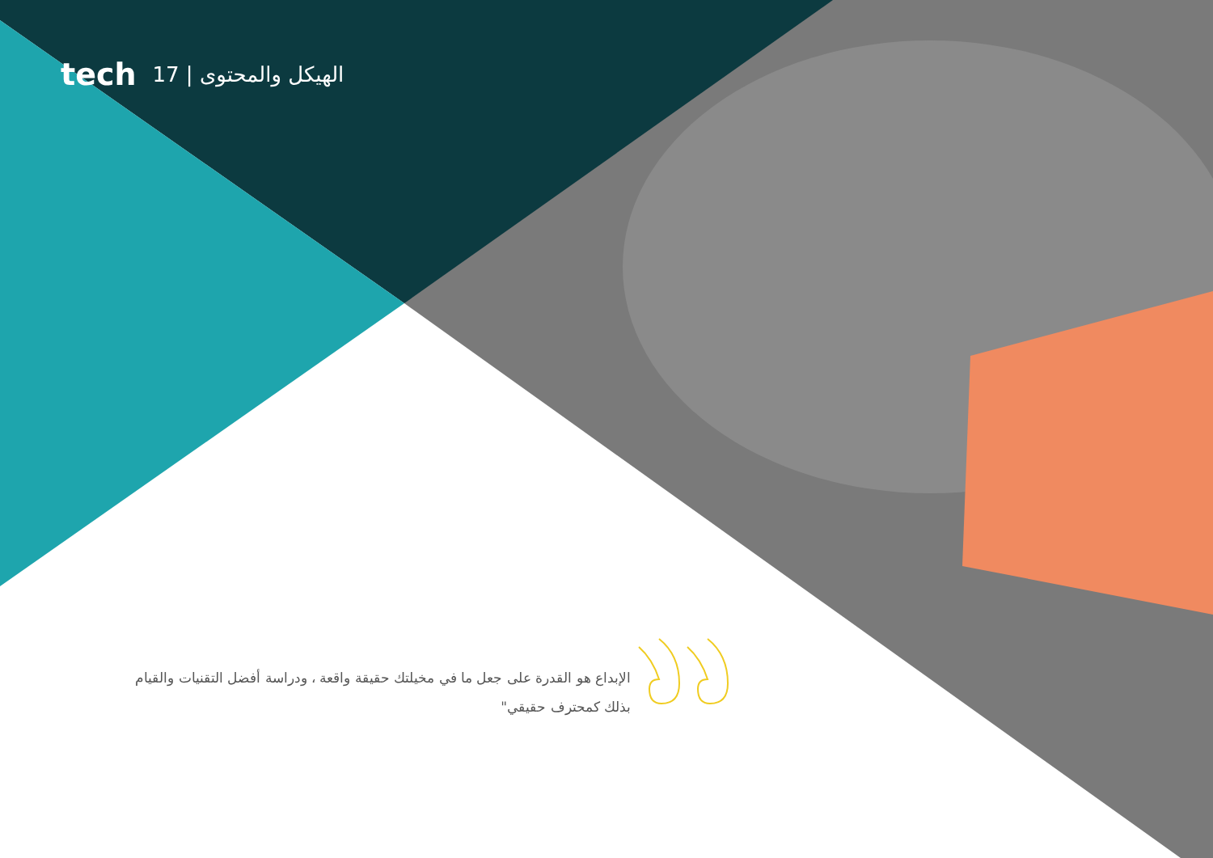tech 17 | الهيكل والمحتوى
الإبداع هو القدرة على جعل ما في مخيلتك حقيقة واقعة ، ودراسة أفضل التقنيات والقيام بذلك كمحترف حقيقي"